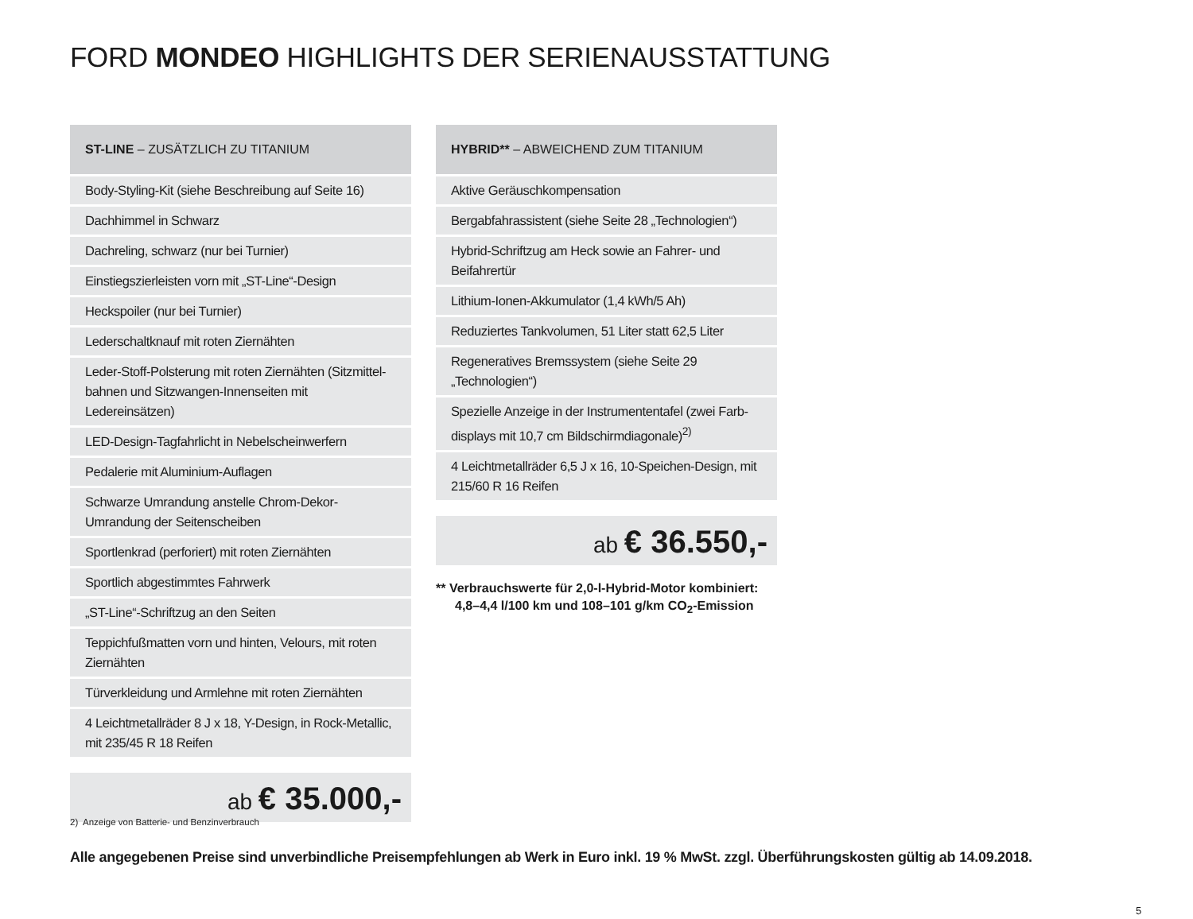FORD MONDEO HIGHLIGHTS DER SERIENAUSSTATTUNG
| ST-LINE – ZUSÄTZLICH ZU TITANIUM |
| --- |
| Body-Styling-Kit (siehe Beschreibung auf Seite 16) |
| Dachhimmel in Schwarz |
| Dachreling, schwarz (nur bei Turnier) |
| Einstiegszierleisten vorn mit „ST-Line“-Design |
| Heckspoiler (nur bei Turnier) |
| Lederschaltknauf mit roten Ziernähten |
| Leder-Stoff-Polsterung mit roten Ziernähten (Sitzmittel-bahnen und Sitzwangen-Innenseiten mit Ledereinsätzen) |
| LED-Design-Tagfahrlicht in Nebelscheinwerfern |
| Pedalerie mit Aluminium-Auflagen |
| Schwarze Umrandung anstelle Chrom-Dekor-Umrandung der Seitenscheiben |
| Sportlenkrad (perforiert) mit roten Ziernähten |
| Sportlich abgestimmtes Fahrwerk |
| „ST-Line“-Schriftzug an den Seiten |
| Teppichfußmatten vorn und hinten, Velours, mit roten Ziernähten |
| Türverkleidung und Armlehne mit roten Ziernähten |
| 4 Leichtmetallräder 8 J x 18, Y-Design, in Rock-Metallic, mit 235/45 R 18 Reifen |
ab € 35.000,-
| HYBRID** – ABWEICHEND ZUM TITANIUM |
| --- |
| Aktive Geräuschkompensation |
| Bergabfahrassistent (siehe Seite 28 „Technologien“) |
| Hybrid-Schriftzug am Heck sowie an Fahrer- und Beifahrertür |
| Lithium-Ionen-Akkumulator (1,4 kWh/5 Ah) |
| Reduziertes Tankvolumen, 51 Liter statt 62,5 Liter |
| Regeneratives Bremssystem (siehe Seite 29 „Technologien“) |
| Spezielle Anzeige in der Instrumententafel (zwei Farb-displays mit 10,7 cm Bildschirmdiagonale)<sup>2)</sup> |
| 4 Leichtmetallräder 6,5 J x 16, 10-Speichen-Design, mit 215/60 R 16 Reifen |
ab € 36.550,-
** Verbrauchswerte für 2,0-l-Hybrid-Motor kombiniert: 4,8–4,4 l/100 km und 108–101 g/km CO<sub>2</sub>-Emission
2) Anzeige von Batterie- und Benzinverbrauch
Alle angegebenen Preise sind unverbindliche Preisempfehlungen ab Werk in Euro inkl. 19 % MwSt. zzgl. Überführungskosten gültig ab 14.09.2018.
5